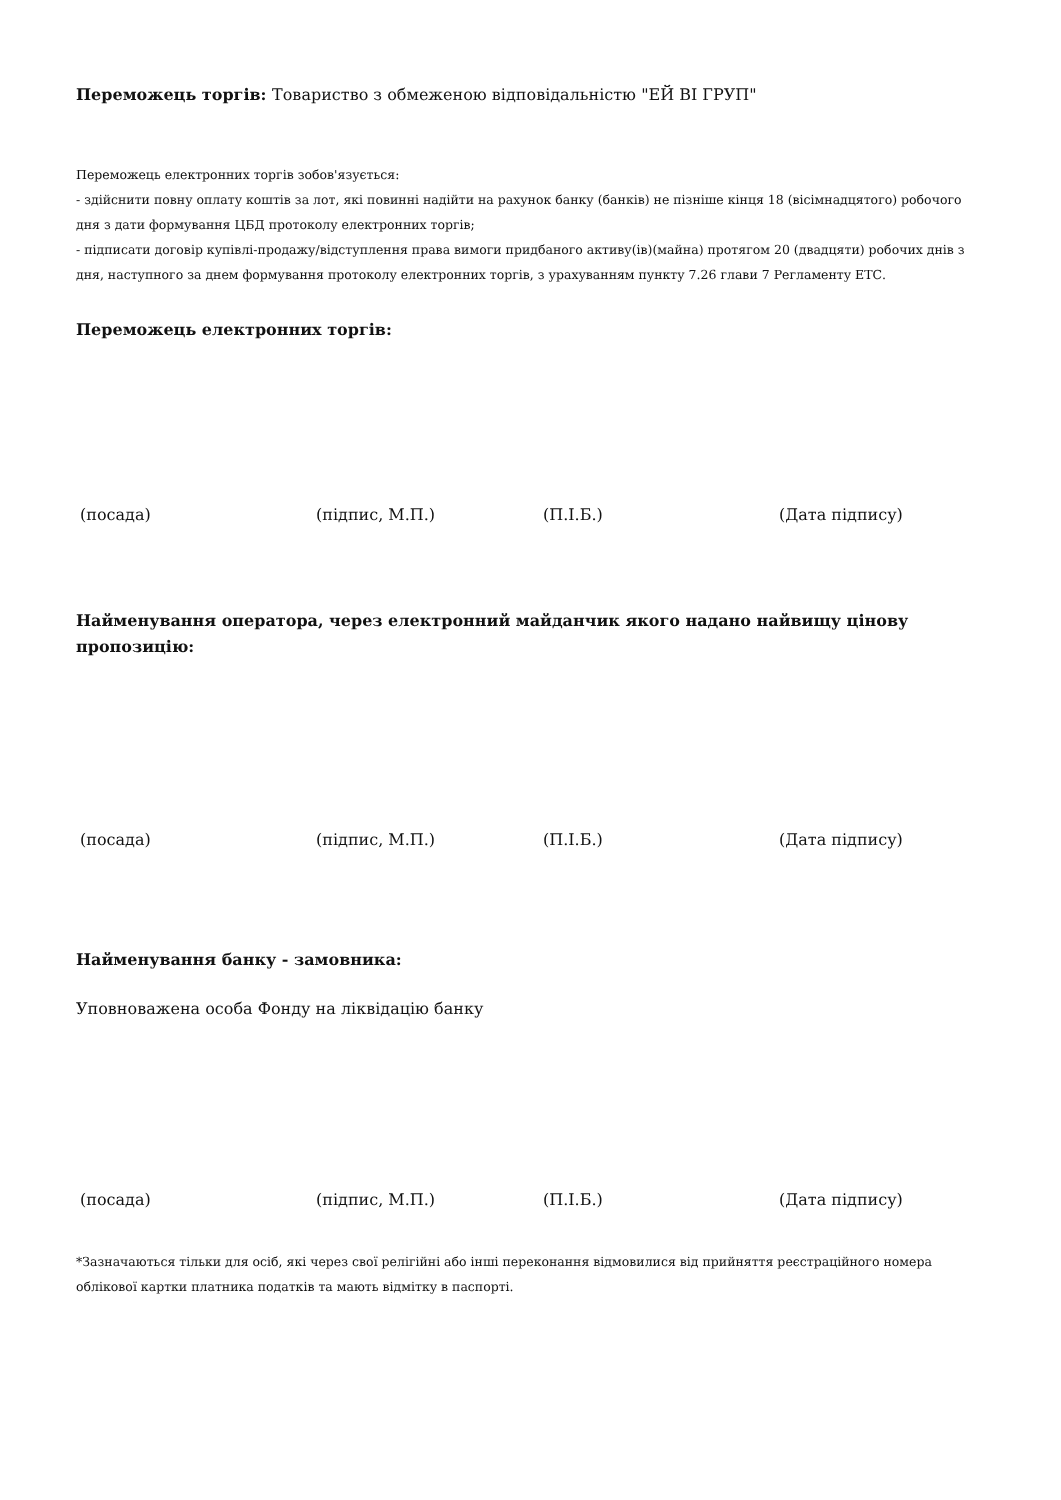Переможець торгів: Товариство з обмеженою відповідальністю "ЕЙ ВІ ГРУП"
Переможець електронних торгів зобов'язується:
- здійснити повну оплату коштів за лот, які повинні надійти на рахунок банку (банків) не пізніше кінця 18 (вісімнадцятого) робочого дня з дати формування ЦБД протоколу електронних торгів;
- підписати договір купівлі-продажу/відступлення права вимоги придбаного активу(ів)(майна) протягом 20 (двадцяти) робочих днів з дня, наступного за днем формування протоколу електронних торгів, з урахуванням пункту 7.26 глави 7 Регламенту ЕТС.
Переможець електронних торгів:
(посада) (підпис, М.П.) (П.І.Б.) (Дата підпису)
Найменування оператора, через електронний майданчик якого надано найвищу цінову пропозицію:
(посада) (підпис, М.П.) (П.І.Б.) (Дата підпису)
Найменування банку - замовника:
Уповноважена особа Фонду на ліквідацію банку
(посада) (підпис, М.П.) (П.І.Б.) (Дата підпису)
*Зазначаються тільки для осіб, які через свої релігійні або інші переконання відмовилися від прийняття реєстраційного номера облікової картки платника податків та мають відмітку в паспорті.